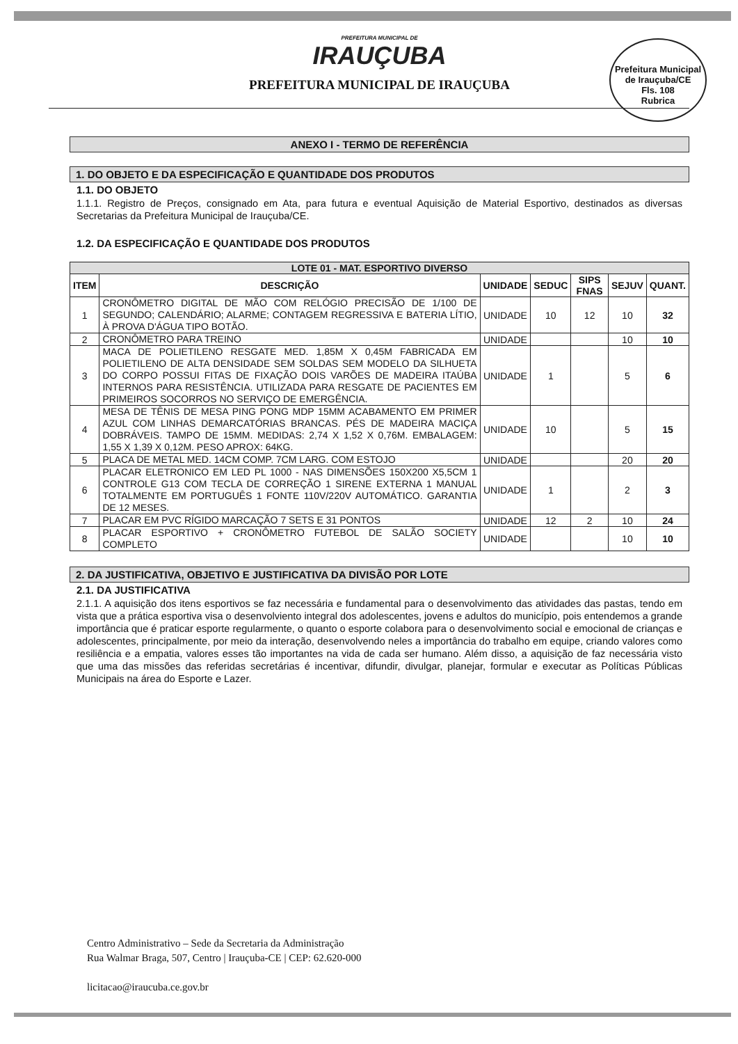PREFEITURA MUNICIPAL DE
IRAUÇUBA
PREFEITURA MUNICIPAL DE IRAUÇUBA
Prefeitura Municipal de Irauçuba/CE
Fls. 108
Rubrica
ANEXO I - TERMO DE REFERÊNCIA
1. DO OBJETO E DA ESPECIFICAÇÃO E QUANTIDADE DOS PRODUTOS
1.1. DO OBJETO
1.1.1. Registro de Preços, consignado em Ata, para futura e eventual Aquisição de Material Esportivo, destinados as diversas Secretarias da Prefeitura Municipal de Irauçuba/CE.
1.2. DA ESPECIFICAÇÃO E QUANTIDADE DOS PRODUTOS
| LOTE 01 - MAT. ESPORTIVO DIVERSO | | | | | | |
| --- | --- | --- | --- | --- | --- | --- |
| ITEM | DESCRIÇÃO | UNIDADE | SEDUC | SIPS FNAS | SEJUV | QUANT. |
| 1 | CRONÔMETRO DIGITAL DE MÃO COM RELÓGIO PRECISÃO DE 1/100 DE SEGUNDO; CALENDÁRIO; ALARME; CONTAGEM REGRESSIVA E BATERIA LÍTIO, À PROVA D'ÁGUA TIPO BOTÃO. | UNIDADE | 10 | 12 | 10 | 32 |
| 2 | CRONÔMETRO PARA TREINO | UNIDADE | | | 10 | 10 |
| 3 | MACA DE POLIETILENO RESGATE MED. 1,85M X 0,45M FABRICADA EM POLIETILENO DE ALTA DENSIDADE SEM SOLDAS SEM MODELO DA SILHUETA DO CORPO POSSUI FITAS DE FIXAÇÃO DOIS VARÕES DE MADEIRA ITAÚBA INTERNOS PARA RESISTÊNCIA. UTILIZADA PARA RESGATE DE PACIENTES EM PRIMEIROS SOCORROS NO SERVIÇO DE EMERGÊNCIA. | UNIDADE | 1 | | 5 | 6 |
| 4 | MESA DE TÊNIS DE MESA PING PONG MDP 15MM ACABAMENTO EM PRIMER AZUL COM LINHAS DEMARCATÓRIAS BRANCAS. PÉS DE MADEIRA MACIÇA DOBRÁVEIS. TAMPO DE 15MM. MEDIDAS: 2,74 X 1,52 X 0,76M. EMBALAGEM: 1,55 X 1,39 X 0,12M. PESO APROX: 64KG. | UNIDADE | 10 | | 5 | 15 |
| 5 | PLACA DE METAL MED. 14CM COMP. 7CM LARG. COM ESTOJO | UNIDADE | | | 20 | 20 |
| 6 | PLACAR ELETRONICO EM LED PL 1000 - NAS DIMENSÕES 150X200 X5,5CM 1 CONTROLE G13 COM TECLA DE CORREÇÃO 1 SIRENE EXTERNA 1 MANUAL TOTALMENTE EM PORTUGUÊS 1 FONTE 110V/220V AUTOMÁTICO. GARANTIA DE 12 MESES. | UNIDADE | 1 | | 2 | 3 |
| 7 | PLACAR EM PVC RÍGIDO MARCAÇÃO 7 SETS E 31 PONTOS | UNIDADE | 12 | 2 | 10 | 24 |
| 8 | PLACAR ESPORTIVO + CRONÔMETRO FUTEBOL DE SALÃO SOCIETY COMPLETO | UNIDADE | | | 10 | 10 |
2. DA JUSTIFICATIVA, OBJETIVO E JUSTIFICATIVA DA DIVISÃO POR LOTE
2.1. DA JUSTIFICATIVA
2.1.1. A aquisição dos itens esportivos se faz necessária e fundamental para o desenvolvimento das atividades das pastas, tendo em vista que a prática esportiva visa o desenvolviento integral dos adolescentes, jovens e adultos do município, pois entendemos a grande importância que é praticar esporte regularmente, o quanto o esporte colabora para o desenvolvimento social e emocional de crianças e adolescentes, principalmente, por meio da interação, desenvolvendo neles a importância do trabalho em equipe, criando valores como resiliência e a empatia, valores esses tão importantes na vida de cada ser humano. Além disso, a aquisição de faz necessária visto que uma das missões das referidas secretárias é incentivar, difundir, divulgar, planejar, formular e executar as Políticas Públicas Municipais na área do Esporte e Lazer.
Centro Administrativo – Sede da Secretaria da Administração
Rua Walmar Braga, 507, Centro | Irauçuba-CE | CEP: 62.620-000
licitacao@iraucuba.ce.gov.br